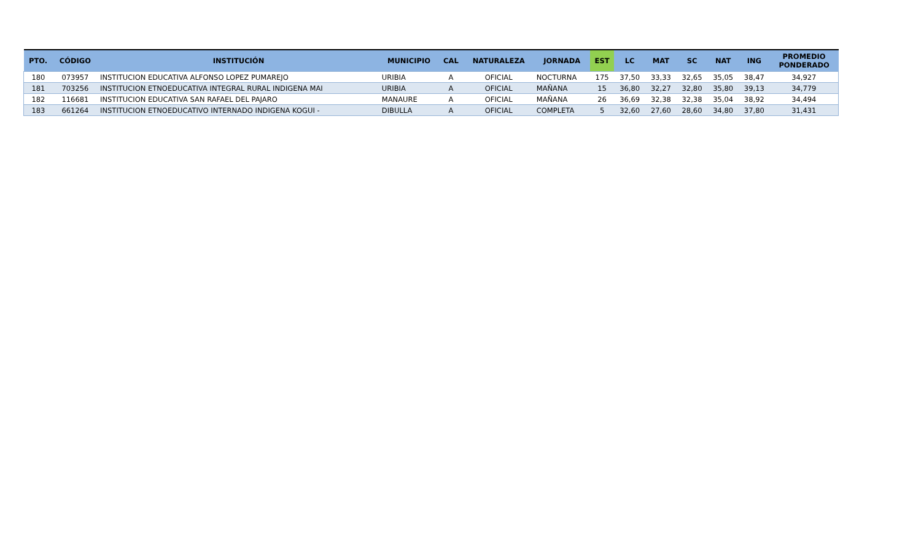| PTO. | CÓDIGO | INSTITUCIÓN | MUNICIPIO | CAL | NATURALEZA | JORNADA | EST | LC | MAT | SC | NAT | ING | PROMEDIO PONDERADO |
| --- | --- | --- | --- | --- | --- | --- | --- | --- | --- | --- | --- | --- | --- |
| 180 | 073957 | INSTITUCION EDUCATIVA ALFONSO LOPEZ PUMAREJO | URIBIA | A | OFICIAL | NOCTURNA | 175 | 37,50 | 33,33 | 32,65 | 35,05 | 38,47 | 34,927 |
| 181 | 703256 | INSTITUCION ETNOEDUCATIVA INTEGRAL RURAL INDIGENA MAI | URIBIA | A | OFICIAL | MAÑANA | 15 | 36,80 | 32,27 | 32,80 | 35,80 | 39,13 | 34,779 |
| 182 | 116681 | INSTITUCION EDUCATIVA SAN RAFAEL DEL PAJARO | MANAURE | A | OFICIAL | MAÑANA | 26 | 36,69 | 32,38 | 32,38 | 35,04 | 38,92 | 34,494 |
| 183 | 661264 | INSTITUCION ETNOEDUCATIVO INTERNADO INDIGENA KOGUI - | DIBULLA | A | OFICIAL | COMPLETA | 5 | 32,60 | 27,60 | 28,60 | 34,80 | 37,80 | 31,431 |